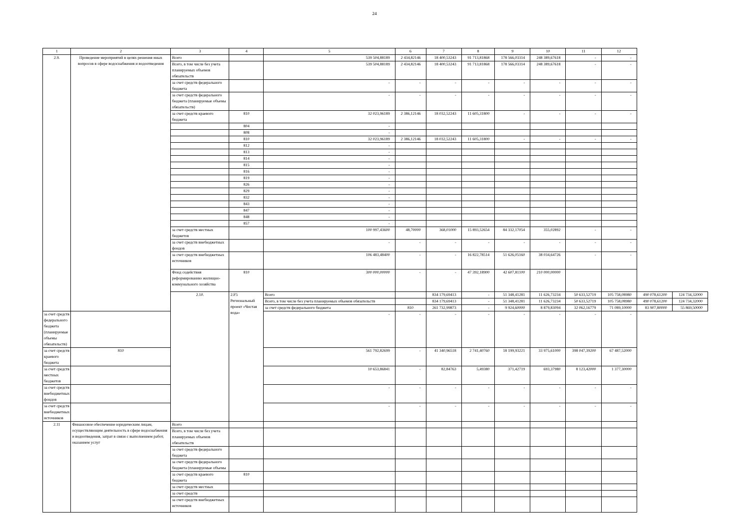24
| 1 | 2 | 3 | 4 | 5 | 6 | 7 | 8 | 9 | 10 | 11 | 12 | | |
| --- | --- | --- | --- | --- | --- | --- | --- | --- | --- | --- | --- | --- | --- |
| 2.9. | Проведение мероприятий в целях решения иных вопросов в сфере водоснабжения и водоотведения | Всего | | 539 504,88189 | 2 434,82146 | 18 400,53243 | 91 713,81868 | 178 566,03314 | 248 389,67618 | - | - | | |
| | | Всего, в том числе без учета планируемых объемов обязательств | | 539 504,88189 | 2 434,82146 | 18 400,53243 | 91 713,81868 | 178 566,03314 | 248 389,67618 | - | - | | |
| | | за счет средств федерального бюджета | | - | - | - | - | - | - | - | - | | |
| | | за счет средств федерального бюджета (планируемые объемы обязательств) | | - | - | - | - | - | - | - | - | | |
| | | за счет средств краевого бюджета | 810 | 32 023,96189 | 2 386,12146 | 18 032,52243 | 11 605,31800 | - | - | - | - | | |
| | | | 804 | - | | | | | | | | | |
| | | | 808 | - | | | | | | | | | |
| | | | 810 | 32 023,96189 | 2 386,12146 | 18 032,52243 | 11 605,31800 | - | - | - | - | | |
| | | | 812 | - | | | | | | | | | |
| | | | 813 | - | | | | | | | | | |
| | | | 814 | - | | | | | | | | | |
| | | | 815 | - | | | | | | | | | |
| | | | 816 | - | | | | | | | | | |
| | | | 819 | - | | | | | | | | | |
| | | | 826 | - | | | | | | | | | |
| | | | 829 | - | | | | | | | | | |
| | | | 832 | - | | | | | | | | | |
| | | | 843 | - | | | | | | | | | |
| | | | 847 | - | | | | | | | | | |
| | | | 848 | - | | | | | | | | | |
| | | | 857 | - | | | | | | | | | |
| | | за счет средств местных бюджетов | | 100 997,43600 | 48,70000 | 368,01000 | 15 893,52654 | 84 332,17054 | 355,02892 | - | - | | |
| | | за счет средств внебюджетных фондов | | - | - | - | - | - | - | - | - | | |
| | | за счет средств внебюджетных источников | | 106 483,48400 | - | - | 16 822,78514 | 51 626,05160 | 38 034,64726 | - | - | | |
| | | Фонд содействия реформированию жилищно-коммунального хозяйства | 810 | 300 000,00000 | - | - | 47 392,18900 | 42 607,81100 | 210 000,00000 | | | | |
| | | 2.10. | 2.F5 Региональный проект «Чистая вода» | Всего | | 834 179,69413 | - | 51 348,41281 | 11 626,73234 | 50 633,52719 | 105 758,08980 | 490 078,61200 | 124 734,32000 |
| | | | | Всего, в том числе без учета планируемых объемов обязательств | | 834 179,69413 | - | 51 348,41281 | 11 626,73234 | 50 633,52719 | 105 758,08980 | 490 078,61200 | 124 734,32000 |
| | | | | за счет средств федерального бюджета | 810 | 261 732,99873 | - | 9 924,60000 | 8 879,83094 | 32 062,16779 | 71 089,10000 | 83 907,80000 | 55 869,50000 |
| за счет средств федерального бюджета (планируемые объемы обязательств) | | | | - | - | - | - | - | - | - | - | | |
| за счет средств краевого бюджета | 810 | | | 561 792,82699 | - | 41 340,96518 | 2 741,40760 | 18 199,93221 | 33 975,61000 | 398 047,39200 | 67 487,52000 | | |
| за счет средств местных бюджетов | | | | 10 653,86841 | - | 82,84763 | 5,49380 | 371,42719 | 693,37980 | 8 123,42000 | 1 377,30000 | | |
| за счет средств внебюджетных фондов | | | | - | - | - | - | - | - | - | - | | |
| за счет средств внебюджетных источников | | | | - | - | - | - | - | - | - | - | | |
| 2.11 | Финансовое обеспечение юридическим лицам, осуществляющим деятельность в сфере водоснабжения и водоотведения, затрат в связи с выполнением работ, оказанием услуг | Всего | | | | | | | | | | | |
| | | Всего, в том числе без учета планируемых объемов обязательств | | | | | | | | | | | |
| | | за счет средств федерального бюджета | | | | | | | | | | | |
| | | за счет средств федерального бюджета (планируемые объемы | | | | | | | | | | | |
| | | за счет средств краевого бюджета | 810 | | | | | | | | | | |
| | | за счет средств местных | | | | | | | | | | | |
| | | за счет средств | | | | | | | | | | | |
| | | за счет средств внебюджетных источников | | | | | | | | | | | |